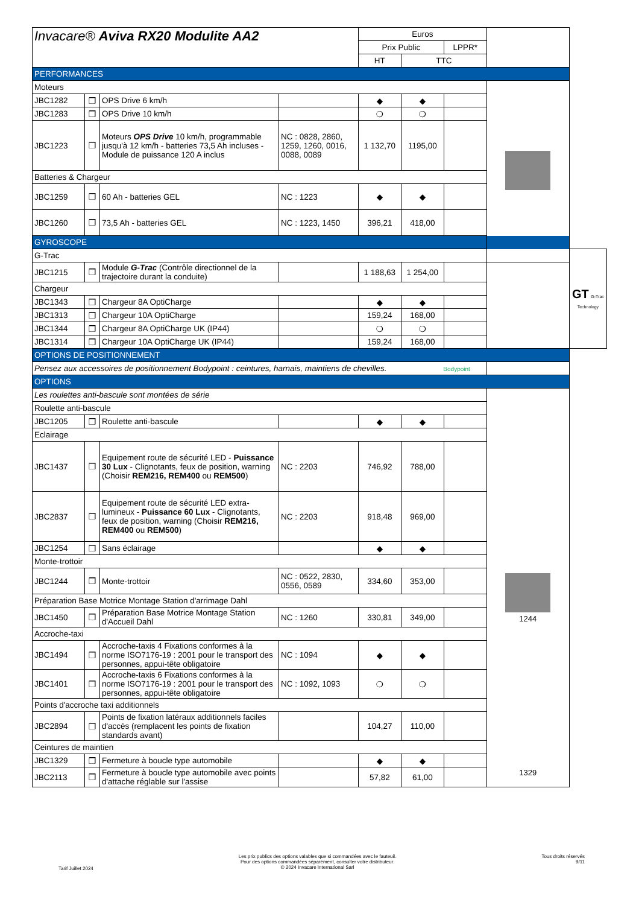| Invacare® Aviva RX20 Modulite AA2 | | | | Euros | | | | |
| | | | | Prix Public | | LPPR* | | |
| | | | | HT | TTC | | | |
| PERFORMANCES | | | | | | | | |
| Moteurs | | | | | | | | |
| JBC1282 | ❒ | OPS Drive 6 km/h | | ◆ | ◆ | | | |
| JBC1283 | ❒ | OPS Drive 10 km/h | | ❍ | ❍ | | | |
| JBC1223 | ❒ | Moteurs OPS Drive 10 km/h, programmable jusqu'à 12 km/h - batteries 73,5 Ah incluses - Module de puissance 120 A inclus | NC : 0828, 2860, 1259, 1260, 0016, 0088, 0089 | 1 132,70 | 1195,00 | | | |
| Batteries & Chargeur | | | | | | | | |
| JBC1259 | ❒ | 60 Ah - batteries GEL | NC : 1223 | ◆ | ◆ | | | |
| JBC1260 | ❒ | 73,5 Ah - batteries GEL | NC : 1223, 1450 | 396,21 | 418,00 | | | |
| GYROSCOPE | | | | | | | | |
| G-Trac | | | | | | | | GT G-Trac Technology |
| JBC1215 | ❒ | Module G-Trac (Contrôle directionnel de la trajectoire durant la conduite) | | 1 188,63 | 1 254,00 | | | |
| Chargeur | | | | | | | | |
| JBC1343 | ❒ | Chargeur 8A OptiCharge | | ◆ | ◆ | | | |
| JBC1313 | ❒ | Chargeur 10A OptiCharge | | 159,24 | 168,00 | | | |
| JBC1344 | ❒ | Chargeur 8A OptiCharge UK (IP44) | | ❍ | ❍ | | | |
| JBC1314 | ❒ | Chargeur 10A OptiCharge UK (IP44) | | 159,24 | 168,00 | | | |
| OPTIONS DE POSITIONNEMENT | | | | | | | | |
| Pensez aux accessoires de positionnement Bodypoint : ceintures, harnais, maintiens de chevilles. Bodypoint | | | | | | | | |
| OPTIONS | | | | | | | | |
| Les roulettes anti-bascule sont montées de série | | | | | | | 1244 1329 | |
| Roulette anti-bascule | | | | | | | | |
| JBC1205 | ❒ | Roulette anti-bascule | | ◆ | ◆ | | | |
| Eclairage | | | | | | | | |
| JBC1437 | ❒ | Equipement route de sécurité LED - Puissance 30 Lux - Clignotants, feux de position, warning (Choisir REM216, REM400 ou REM500 ) | NC : 2203 | 746,92 | 788,00 | | | |
| JBC2837 | ❒ | Equipement route de sécurité LED extra-lumineux - Puissance 60 Lux - Clignotants, feux de position, warning (Choisir REM216, REM400 ou REM500 ) | NC : 2203 | 918,48 | 969,00 | | | |
| JBC1254 | ❒ | Sans éclairage | | ◆ | ◆ | | | |
| Monte-trottoir | | | | | | | | |
| JBC1244 | ❒ | Monte-trottoir | NC : 0522, 2830, 0556, 0589 | 334,60 | 353,00 | | | |
| Préparation Base Motrice Montage Station d'arrimage Dahl | | | | | | | | |
| JBC1450 | ❒ | Préparation Base Motrice Montage Station d'Accueil Dahl | NC : 1260 | 330,81 | 349,00 | | | |
| Accroche-taxi | | | | | | | | |
| JBC1494 | ❒ | Accroche-taxis 4 Fixations conformes à la norme ISO7176-19 : 2001 pour le transport des personnes, appui-tête obligatoire | NC : 1094 | ◆ | ◆ | | | |
| JBC1401 | ❒ | Accroche-taxis 6 Fixations conformes à la norme ISO7176-19 : 2001 pour le transport des personnes, appui-tête obligatoire | NC : 1092, 1093 | ❍ | ❍ | | | |
| Points d'accroche taxi additionnels | | | | | | | | |
| JBC2894 | ❒ | Points de fixation latéraux additionnels faciles d'accès (remplacent les points de fixation standards avant) | | 104,27 | 110,00 | | | |
| Ceintures de maintien | | | | | | | | |
| JBC1329 | ❒ | Fermeture à boucle type automobile | | ◆ | ◆ | | | |
| JBC2113 | ❒ | Fermeture à boucle type automobile avec points d'attache réglable sur l'assise | | 57,82 | 61,00 | | | |
Tarif Juillet 2024
Les prix publics des options valables que si commandées avec le fauteuil.
Pour des options commandées séparément, consulter votre distributeur.
© 2024 Invacare International Sarl
Tous droits réservés
9/11